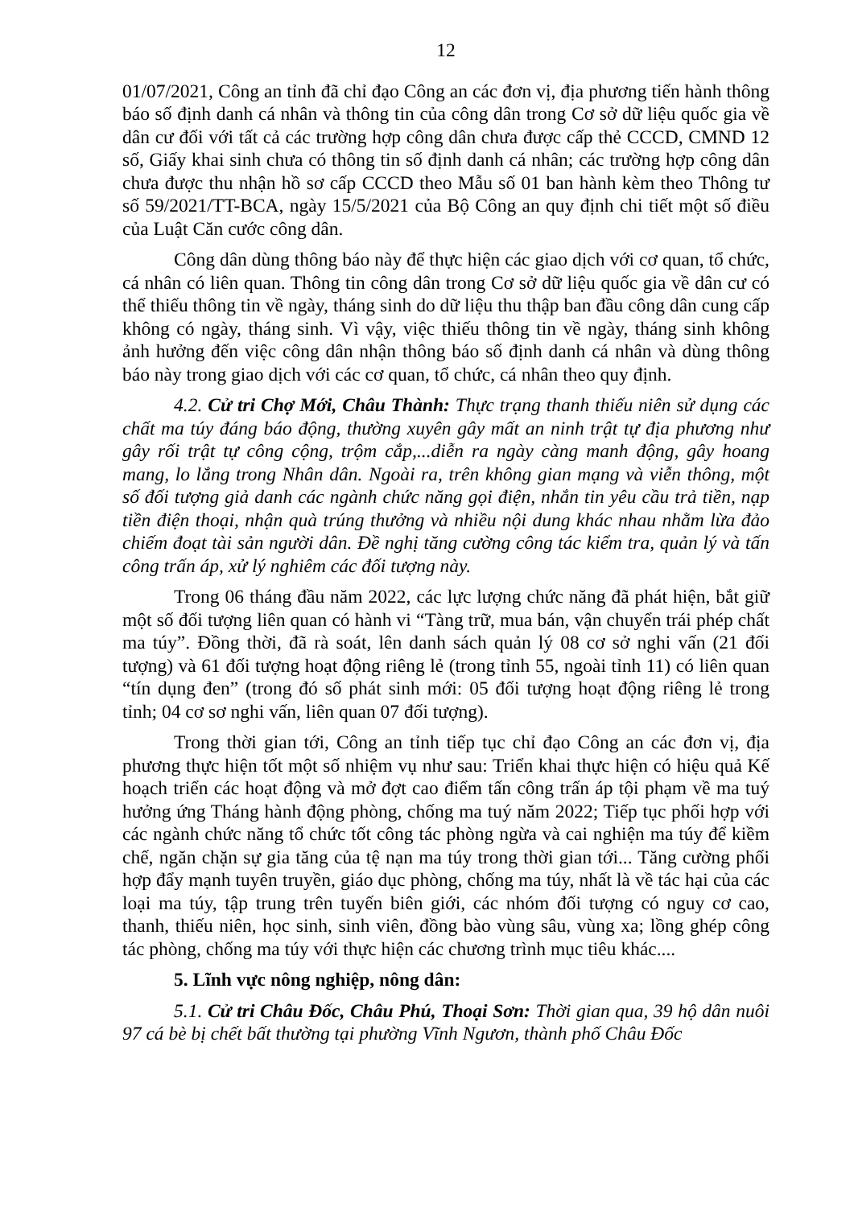12
01/07/2021, Công an tỉnh đã chỉ đạo Công an các đơn vị, địa phương tiến hành thông báo số định danh cá nhân và thông tin của công dân trong Cơ sở dữ liệu quốc gia về dân cư đối với tất cả các trường hợp công dân chưa được cấp thẻ CCCD, CMND 12 số, Giấy khai sinh chưa có thông tin số định danh cá nhân; các trường hợp công dân chưa được thu nhận hồ sơ cấp CCCD theo Mẫu số 01 ban hành kèm theo Thông tư số 59/2021/TT-BCA, ngày 15/5/2021 của Bộ Công an quy định chi tiết một số điều của Luật Căn cước công dân.
Công dân dùng thông báo này để thực hiện các giao dịch với cơ quan, tổ chức, cá nhân có liên quan. Thông tin công dân trong Cơ sở dữ liệu quốc gia về dân cư có thể thiếu thông tin về ngày, tháng sinh do dữ liệu thu thập ban đầu công dân cung cấp không có ngày, tháng sinh. Vì vậy, việc thiếu thông tin về ngày, tháng sinh không ảnh hưởng đến việc công dân nhận thông báo số định danh cá nhân và dùng thông báo này trong giao dịch với các cơ quan, tổ chức, cá nhân theo quy định.
4.2. Cử tri Chợ Mới, Châu Thành: Thực trạng thanh thiếu niên sử dụng các chất ma túy đáng báo động, thường xuyên gây mất an ninh trật tự địa phương như gây rối trật tự công cộng, trộm cắp,...diễn ra ngày càng manh động, gây hoang mang, lo lắng trong Nhân dân. Ngoài ra, trên không gian mạng và viễn thông, một số đối tượng giả danh các ngành chức năng gọi điện, nhắn tin yêu cầu trả tiền, nạp tiền điện thoại, nhận quà trúng thưởng và nhiều nội dung khác nhau nhằm lừa đảo chiếm đoạt tài sản người dân. Đề nghị tăng cường công tác kiểm tra, quản lý và tấn công trấn áp, xử lý nghiêm các đối tượng này.
Trong 06 tháng đầu năm 2022, các lực lượng chức năng đã phát hiện, bắt giữ một số đối tượng liên quan có hành vi “Tàng trữ, mua bán, vận chuyển trái phép chất ma túy”. Đồng thời, đã rà soát, lên danh sách quản lý 08 cơ sở nghi vấn (21 đối tượng) và 61 đối tượng hoạt động riêng lẻ (trong tỉnh 55, ngoài tỉnh 11) có liên quan “tín dụng đen” (trong đó số phát sinh mới: 05 đối tượng hoạt động riêng lẻ trong tỉnh; 04 cơ sơ nghi vấn, liên quan 07 đối tượng).
Trong thời gian tới, Công an tỉnh tiếp tục chỉ đạo Công an các đơn vị, địa phương thực hiện tốt một số nhiệm vụ như sau: Triển khai thực hiện có hiệu quả Kế hoạch triển các hoạt động và mở đợt cao điểm tấn công trấn áp tội phạm về ma tuý hưởng ứng Tháng hành động phòng, chống ma tuý năm 2022; Tiếp tục phối hợp với các ngành chức năng tổ chức tốt công tác phòng ngừa và cai nghiện ma túy để kiềm chế, ngăn chặn sự gia tăng của tệ nạn ma túy trong thời gian tới... Tăng cường phối hợp đẩy mạnh tuyên truyền, giáo dục phòng, chống ma túy, nhất là về tác hại của các loại ma túy, tập trung trên tuyến biên giới, các nhóm đối tượng có nguy cơ cao, thanh, thiếu niên, học sinh, sinh viên, đồng bào vùng sâu, vùng xa; lồng ghép công tác phòng, chống ma túy với thực hiện các chương trình mục tiêu khác....
5. Lĩnh vực nông nghiệp, nông dân:
5.1. Cử tri Châu Đốc, Châu Phú, Thoại Sơn: Thời gian qua, 39 hộ dân nuôi 97 cá bè bị chết bất thường tại phường Vĩnh Ngươn, thành phố Châu Đốc